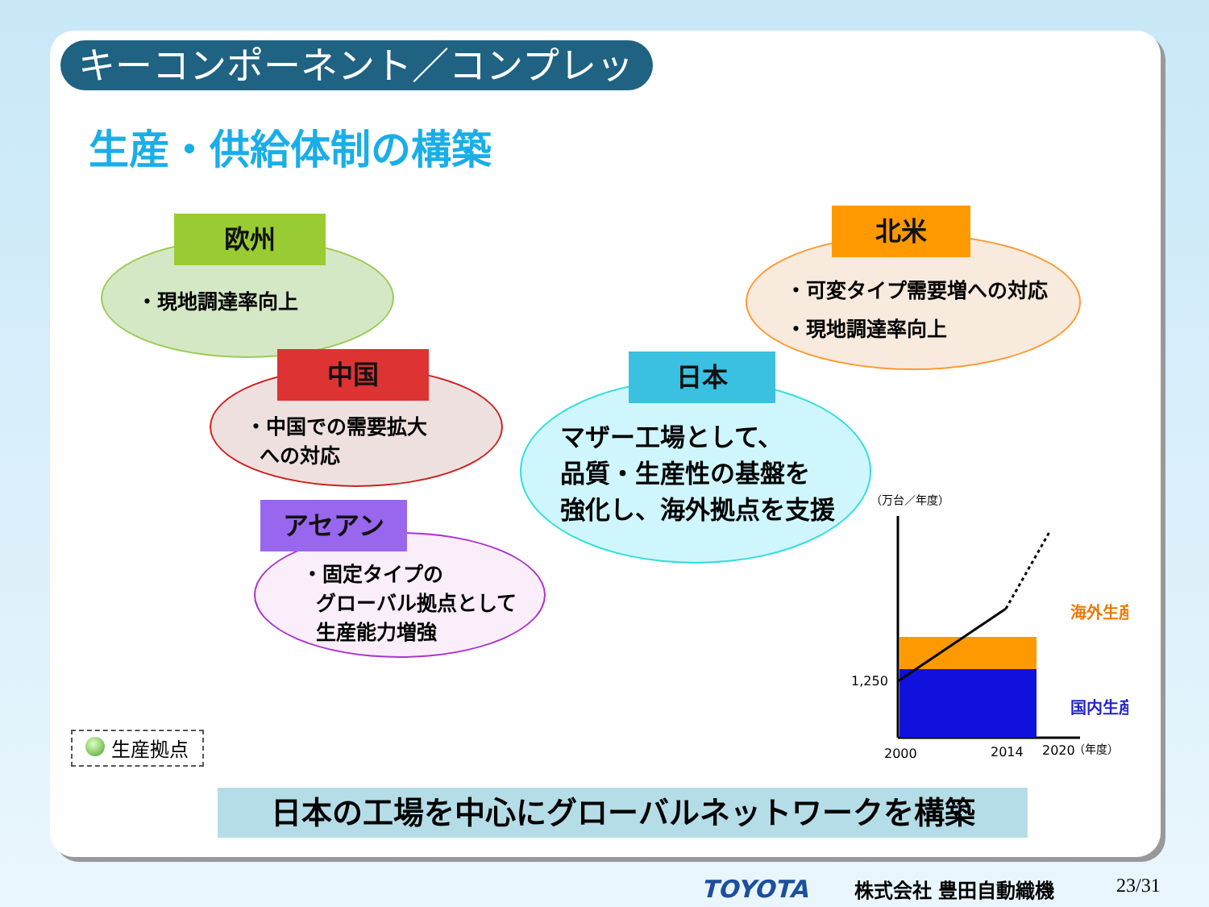キーコンポーネント／コンプレッサー
生産・供給体制の構築
欧州
・現地調達率向上
中国
・中国での需要拡大
への対応
アセアン
・固定タイプの
グローバル拠点として
生産能力増強
日本
マザー工場として、
品質・生産性の基盤を
強化し、海外拠点を支援
北米
・可変タイプ需要増への対応
・現地調達率向上
（万台／年度）
1,250
2000
2014
2020
（年度）
海外生産
国内生産
生産拠点
日本の工場を中心にグローバルネットワークを構築
TOYOTA 株式会社 豊田自動織機 23/31